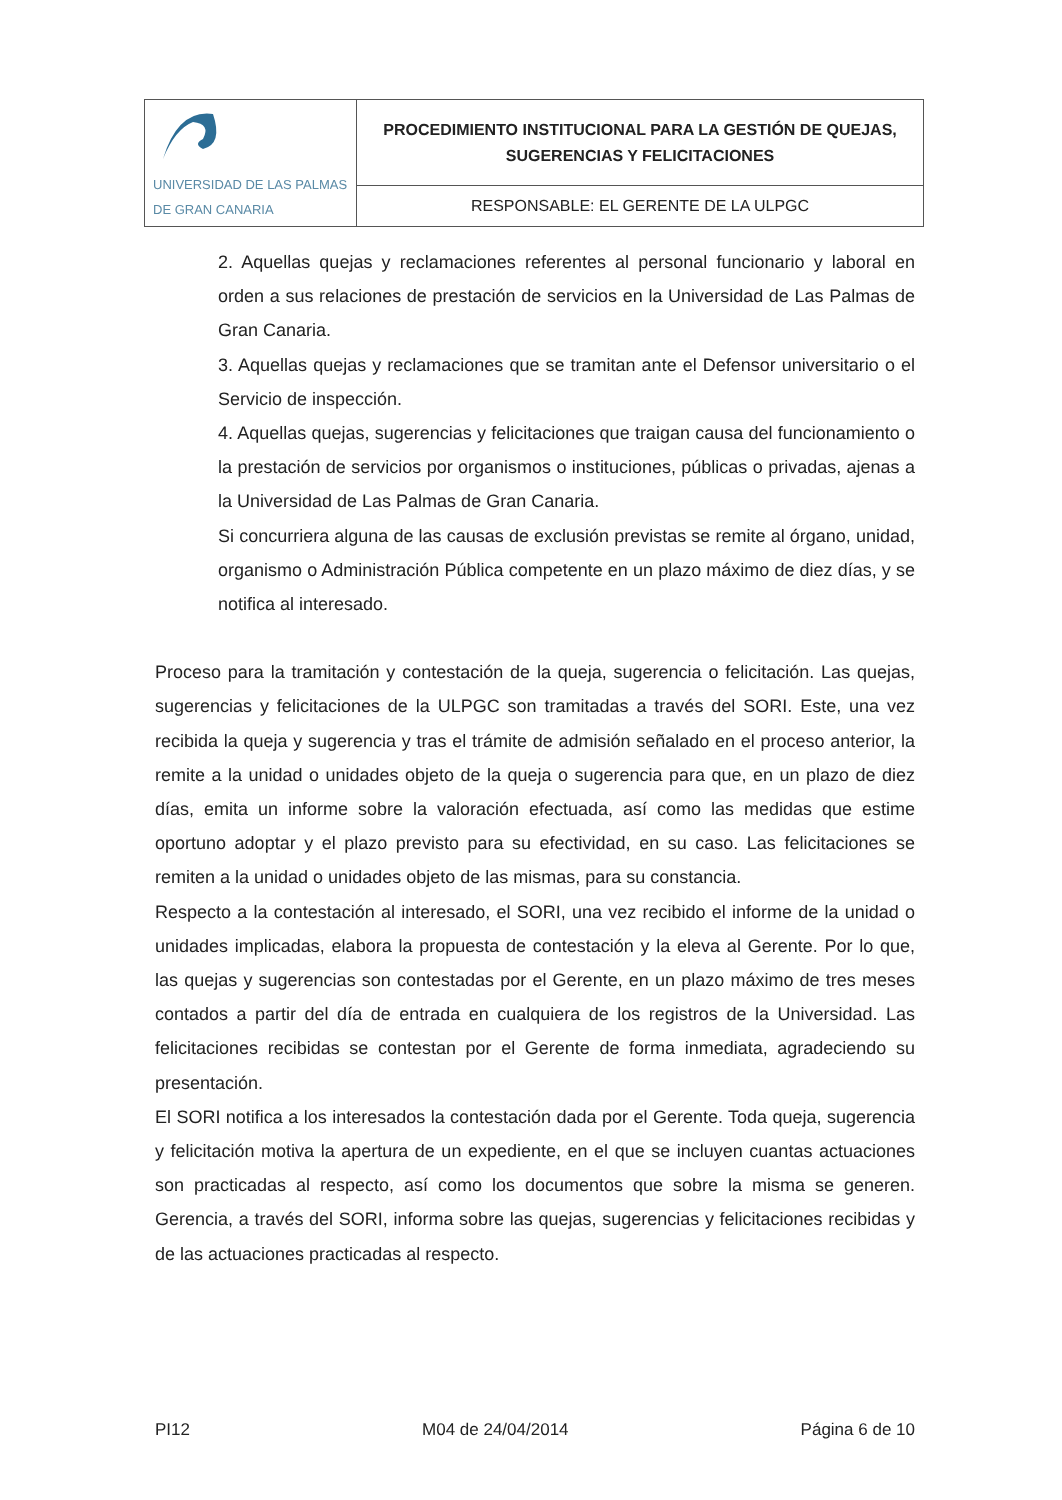| UNIVERSIDAD DE LAS PALMAS DE GRAN CANARIA | PROCEDIMIENTO INSTITUCIONAL PARA LA GESTIÓN DE QUEJAS, SUGERENCIAS Y FELICITACIONES |
| | RESPONSABLE: EL GERENTE DE LA ULPGC |
2. Aquellas quejas y reclamaciones referentes al personal funcionario y laboral en orden a sus relaciones de prestación de servicios en la Universidad de Las Palmas de Gran Canaria.
3. Aquellas quejas y reclamaciones que se tramitan ante el Defensor universitario o el Servicio de inspección.
4. Aquellas quejas, sugerencias y felicitaciones que traigan causa del funcionamiento o la prestación de servicios por organismos o instituciones, públicas o privadas, ajenas a la Universidad de Las Palmas de Gran Canaria.
Si concurriera alguna de las causas de exclusión previstas se remite al órgano, unidad, organismo o Administración Pública competente en un plazo máximo de diez días, y se notifica al interesado.
Proceso para la tramitación y contestación de la queja, sugerencia o felicitación. Las quejas, sugerencias y felicitaciones de la ULPGC son tramitadas a través del SORI. Este, una vez recibida la queja y sugerencia y tras el trámite de admisión señalado en el proceso anterior, la remite a la unidad o unidades objeto de la queja o sugerencia para que, en un plazo de diez días, emita un informe sobre la valoración efectuada, así como las medidas que estime oportuno adoptar y el plazo previsto para su efectividad, en su caso. Las felicitaciones se remiten a la unidad o unidades objeto de las mismas, para su constancia.
Respecto a la contestación al interesado, el SORI, una vez recibido el informe de la unidad o unidades implicadas, elabora la propuesta de contestación y la eleva al Gerente. Por lo que, las quejas y sugerencias son contestadas por el Gerente, en un plazo máximo de tres meses contados a partir del día de entrada en cualquiera de los registros de la Universidad. Las felicitaciones recibidas se contestan por el Gerente de forma inmediata, agradeciendo su presentación.
El SORI notifica a los interesados la contestación dada por el Gerente. Toda queja, sugerencia y felicitación motiva la apertura de un expediente, en el que se incluyen cuantas actuaciones son practicadas al respecto, así como los documentos que sobre la misma se generen. Gerencia, a través del SORI, informa sobre las quejas, sugerencias y felicitaciones recibidas y de las actuaciones practicadas al respecto.
PI12 M04 de 24/04/2014 Página 6 de 10